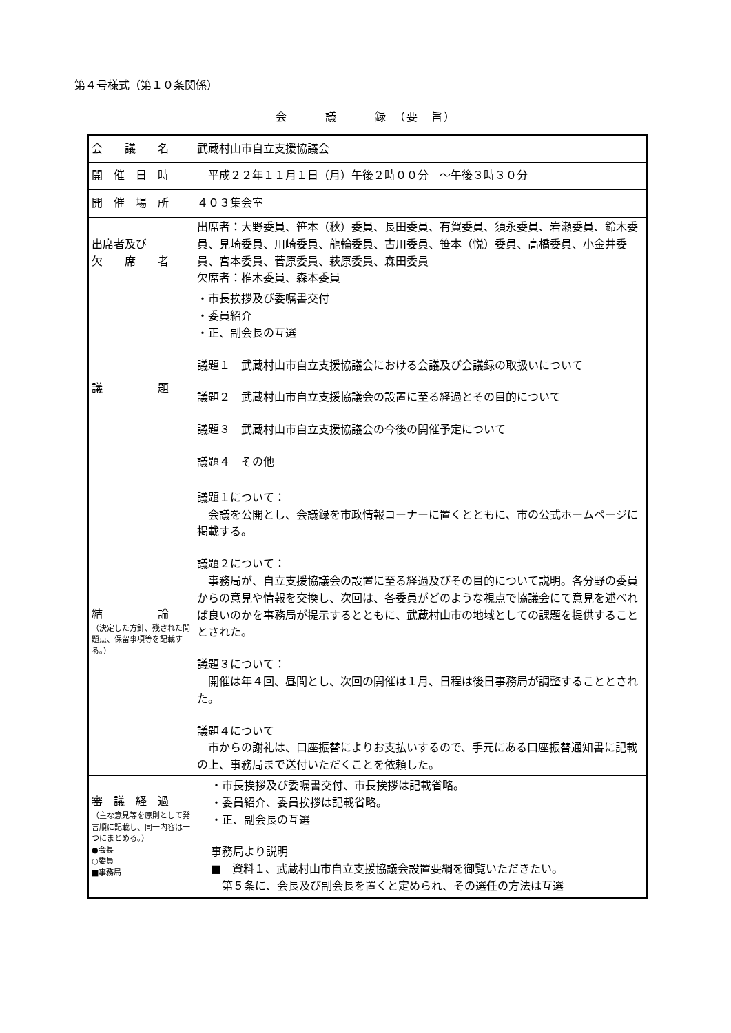第４号様式（第１０条関係）
会　　　議　　　録　（要　旨）
| 会 議 名 | 武蔵村山市自立支援協議会 |
| 開 催 日 時 | 平成２２年１１月１日（月）午後２時００分 ～午後３時３０分 |
| 開 催 場 所 | ４０３集会室 |
| 出席者及び 欠 席 者 | 出席者：大野委員、笹本（秋）委員、長田委員、有賀委員、須永委員、岩瀬委員、鈴木委員、見崎委員、川崎委員、龍輪委員、古川委員、笹本（悦）委員、高橋委員、小金井委員、宮本委員、菅原委員、萩原委員、森田委員 欠席者：椎木委員、森本委員 |
| 議 題 | ・市長挨拶及び委嘱書交付 ・委員紹介 ・正、副会長の互選 議題１ 武蔵村山市自立支援協議会における会議及び会議録の取扱いについて 議題２ 武蔵村山市自立支援協議会の設置に至る経過とその目的について 議題３ 武蔵村山市自立支援協議会の今後の開催予定について 議題４ その他 |
| 結 論 （決定した方針、残された問題点、保留事項等を記載する。） | 議題１について： 会議を公開とし、会議録を市政情報コーナーに置くとともに、市の公式ホームページに掲載する。 議題２について： 事務局が、自立支援協議会の設置に至る経過及びその目的について説明。各分野の委員からの意見や情報を交換し、次回は、各委員がどのような視点で協議会にて意見を述べれば良いのかを事務局が提示するとともに、武蔵村山市の地域としての課題を提供することとされた。 議題３について： 開催は年４回、昼間とし、次回の開催は１月、日程は後日事務局が調整することとされた。 議題４について 市からの謝礼は、口座振替によりお支払いするので、手元にある口座振替通知書に記載の上、事務局まで送付いただくことを依頼した。 |
| 審 議 経 過 （主な意見等を原則として発言順に記載し、同一内容は一つにまとめる。） ●会長 ○委員 ■事務局 | ・市長挨拶及び委嘱書交付、市長挨拶は記載省略。 ・委員紹介、委員挨拶は記載省略。 ・正、副会長の互選 事務局より説明 ■ 資料１、武蔵村山市自立支援協議会設置要綱を御覧いただきたい。 第５条に、会長及び副会長を置くと定められ、その選任の方法は互選 |